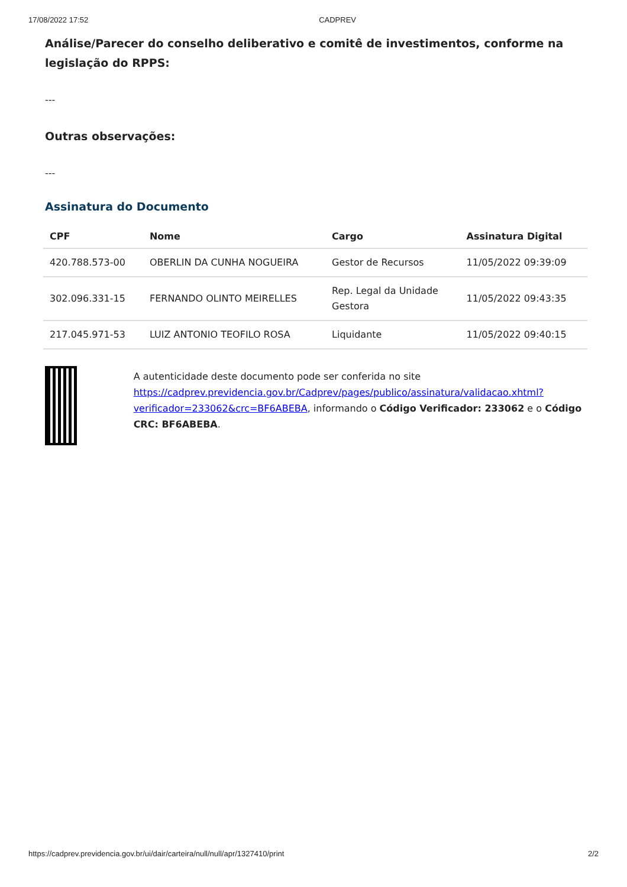17/08/2022 17:52 CADPREV
Análise/Parecer do conselho deliberativo e comitê de investimentos, conforme na legislação do RPPS:
---
Outras observações:
---
Assinatura do Documento
| CPF | Nome | Cargo | Assinatura Digital |
| --- | --- | --- | --- |
| 420.788.573-00 | OBERLIN DA CUNHA NOGUEIRA | Gestor de Recursos | 11/05/2022 09:39:09 |
| 302.096.331-15 | FERNANDO OLINTO MEIRELLES | Rep. Legal da Unidade Gestora | 11/05/2022 09:43:35 |
| 217.045.971-53 | LUIZ ANTONIO TEOFILO ROSA | Liquidante | 11/05/2022 09:40:15 |
A autenticidade deste documento pode ser conferida no site https://cadprev.previdencia.gov.br/Cadprev/pages/publico/assinatura/validacao.xhtml?verificador=233062&crc=BF6ABEBA, informando o Código Verificador: 233062 e o Código CRC: BF6ABEBA.
https://cadprev.previdencia.gov.br/ui/dair/carteira/null/null/apr/1327410/print 2/2